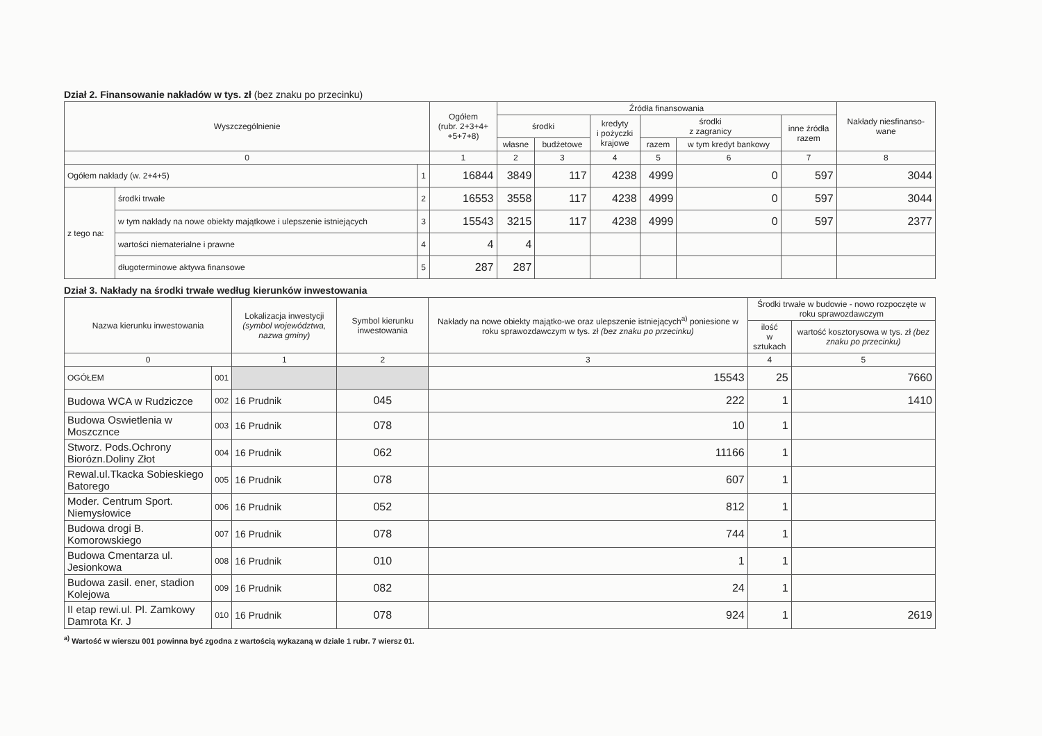Dział 2. Finansowanie nakładów w tys. zł (bez znaku po przecinku)
| Wyszczególnienie | | | Ogółem (rubr. 2+3+4+ +5+7+8) | Źródła finansowania | | | | | | Nakłady niesfinanso- wane |
| --- | --- | --- | --- | --- | --- | --- | --- | --- | --- | --- |
| | | | | środki | | kredyty i pożyczki krajowe | środki z zagranicy | | inne źródła razem | |
| | | | | własne | budżetowe | | razem | w tym kredyt bankowy | | |
| 0 | | | 1 | 2 | 3 | 4 | 5 | 6 | 7 | 8 |
| Ogółem nakłady (w. 2+4+5) | | 1 | 16844 | 3849 | 117 | 4238 | 4999 | 0 | 597 | 3044 |
| z tego na: | środki trwałe | 2 | 16553 | 3558 | 117 | 4238 | 4999 | 0 | 597 | 3044 |
| | w tym nakłady na nowe obiekty majątkowe i ulepszenie istniejących | 3 | 15543 | 3215 | 117 | 4238 | 4999 | 0 | 597 | 2377 |
| | wartości niematerialne i prawne | 4 | 4 | 4 | | | | | | |
| | długoterminowe aktywa finansowe | 5 | 287 | 287 | | | | | | |
Dział 3. Nakłady na środki trwałe według kierunków inwestowania
| Nazwa kierunku inwestowania | | Lokalizacja inwestycji (symbol województwa, nazwa gminy) | Symbol kierunku inwestowania | Nakłady na nowe obiekty majątko-we oraz ulepszenie istniejących<sup>a)</sup> poniesione w roku sprawozdawczym w tys. zł (bez znaku po przecinku) | Środki trwałe w budowie - nowo rozpoczęte w roku sprawozdawczym | |
| --- | --- | --- | --- | --- | --- | --- |
| | | | | | ilość w sztukach | wartość kosztorysowa w tys. zł (bez znaku po przecinku) |
| 0 | | 1 | 2 | 3 | 4 | 5 |
| OGÓŁEM | 001 | | | 15543 | 25 | 7660 |
| Budowa WCA w Rudziczce | 002 | 16 Prudnik | 045 | 222 | 1 | 1410 |
| Budowa Oswietlenia w Moszcznce | 003 | 16 Prudnik | 078 | 10 | 1 | |
| Stworz. Pods.Ochrony Biorózn.Doliny Złot | 004 | 16 Prudnik | 062 | 11166 | 1 | |
| Rewal.ul.Tkacka Sobieskiego Batorego | 005 | 16 Prudnik | 078 | 607 | 1 | |
| Moder. Centrum Sport. Niemysłowice | 006 | 16 Prudnik | 052 | 812 | 1 | |
| Budowa drogi B. Komorowskiego | 007 | 16 Prudnik | 078 | 744 | 1 | |
| Budowa Cmentarza ul. Jesionkowa | 008 | 16 Prudnik | 010 | 1 | 1 | |
| Budowa zasil. ener, stadion Kolejowa | 009 | 16 Prudnik | 082 | 24 | 1 | |
| II etap rewi.ul. Pl. Zamkowy Damrota Kr. J | 010 | 16 Prudnik | 078 | 924 | 1 | 2619 |
<sup>a)</sup> Wartość w wierszu 001 powinna być zgodna z wartością wykazaną w dziale 1 rubr. 7 wiersz 01.